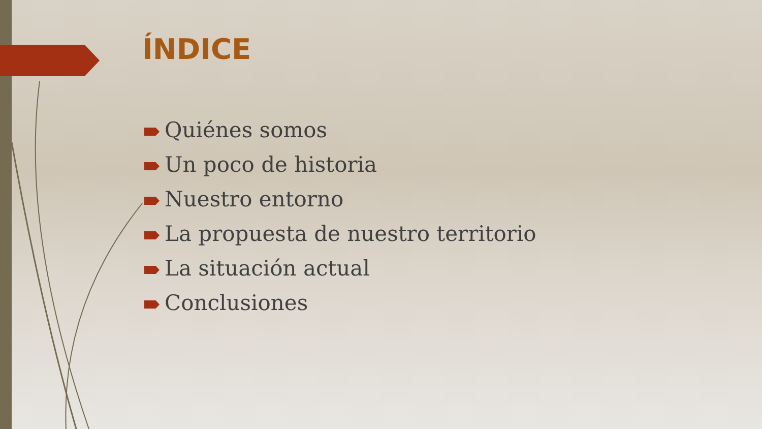ÍNDICE
Quiénes somos
Un poco de historia
Nuestro entorno
La propuesta de nuestro territorio
La situación actual
Conclusiones